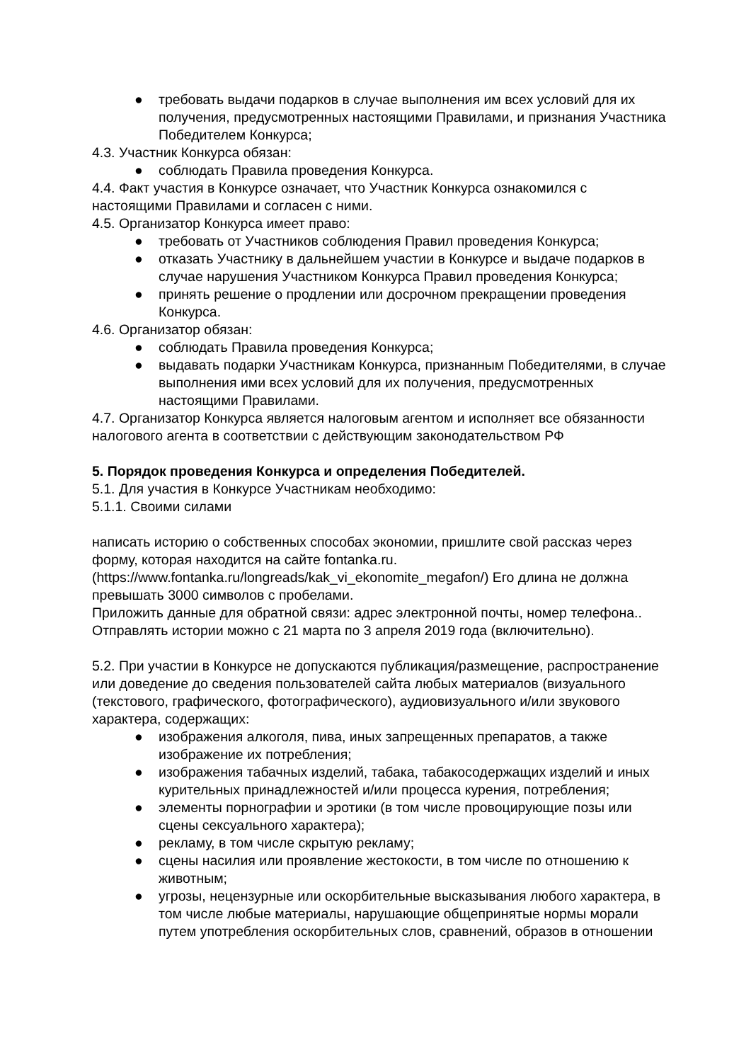● требовать выдачи подарков в случае выполнения им всех условий для их получения, предусмотренных настоящими Правилами, и признания Участника Победителем Конкурса;
4.3. Участник Конкурса обязан:
● соблюдать Правила проведения Конкурса.
4.4. Факт участия в Конкурсе означает, что Участник Конкурса ознакомился с настоящими Правилами и согласен с ними.
4.5. Организатор Конкурса имеет право:
● требовать от Участников соблюдения Правил проведения Конкурса;
● отказать Участнику в дальнейшем участии в Конкурсе и выдаче подарков в случае нарушения Участником Конкурса Правил проведения Конкурса;
● принять решение о продлении или досрочном прекращении проведения Конкурса.
4.6. Организатор обязан:
● соблюдать Правила проведения Конкурса;
● выдавать подарки Участникам Конкурса, признанным Победителями, в случае выполнения ими всех условий для их получения, предусмотренных настоящими Правилами.
4.7. Организатор Конкурса является налоговым агентом и исполняет все обязанности налогового агента в соответствии с действующим законодательством РФ
5. Порядок проведения Конкурса и определения Победителей.
5.1. Для участия в Конкурсе Участникам необходимо:
5.1.1. Своими силами
написать историю о собственных способах экономии, пришлите свой рассказ через форму, которая находится на сайте fontanka.ru. (https://www.fontanka.ru/longreads/kak_vi_ekonomite_megafon/) Его длина не должна превышать 3000 символов с пробелами.
Приложить данные для обратной связи: адрес электронной почты, номер телефона..
Отправлять истории можно с 21 марта по 3 апреля 2019 года (включительно).
5.2. При участии в Конкурсе не допускаются публикация/размещение, распространение или доведение до сведения пользователей сайта любых материалов (визуального (текстового, графического, фотографического), аудиовизуального и/или звукового характера, содержащих:
● изображения алкоголя, пива, иных запрещенных препаратов, а также изображение их потребления;
● изображения табачных изделий, табака, табакосодержащих изделий и иных курительных принадлежностей и/или процесса курения, потребления;
● элементы порнографии и эротики (в том числе провоцирующие позы или сцены сексуального характера);
● рекламу, в том числе скрытую рекламу;
● сцены насилия или проявление жестокости, в том числе по отношению к животным;
● угрозы, нецензурные или оскорбительные высказывания любого характера, в том числе любые материалы, нарушающие общепринятые нормы морали путем употребления оскорбительных слов, сравнений, образов в отношении